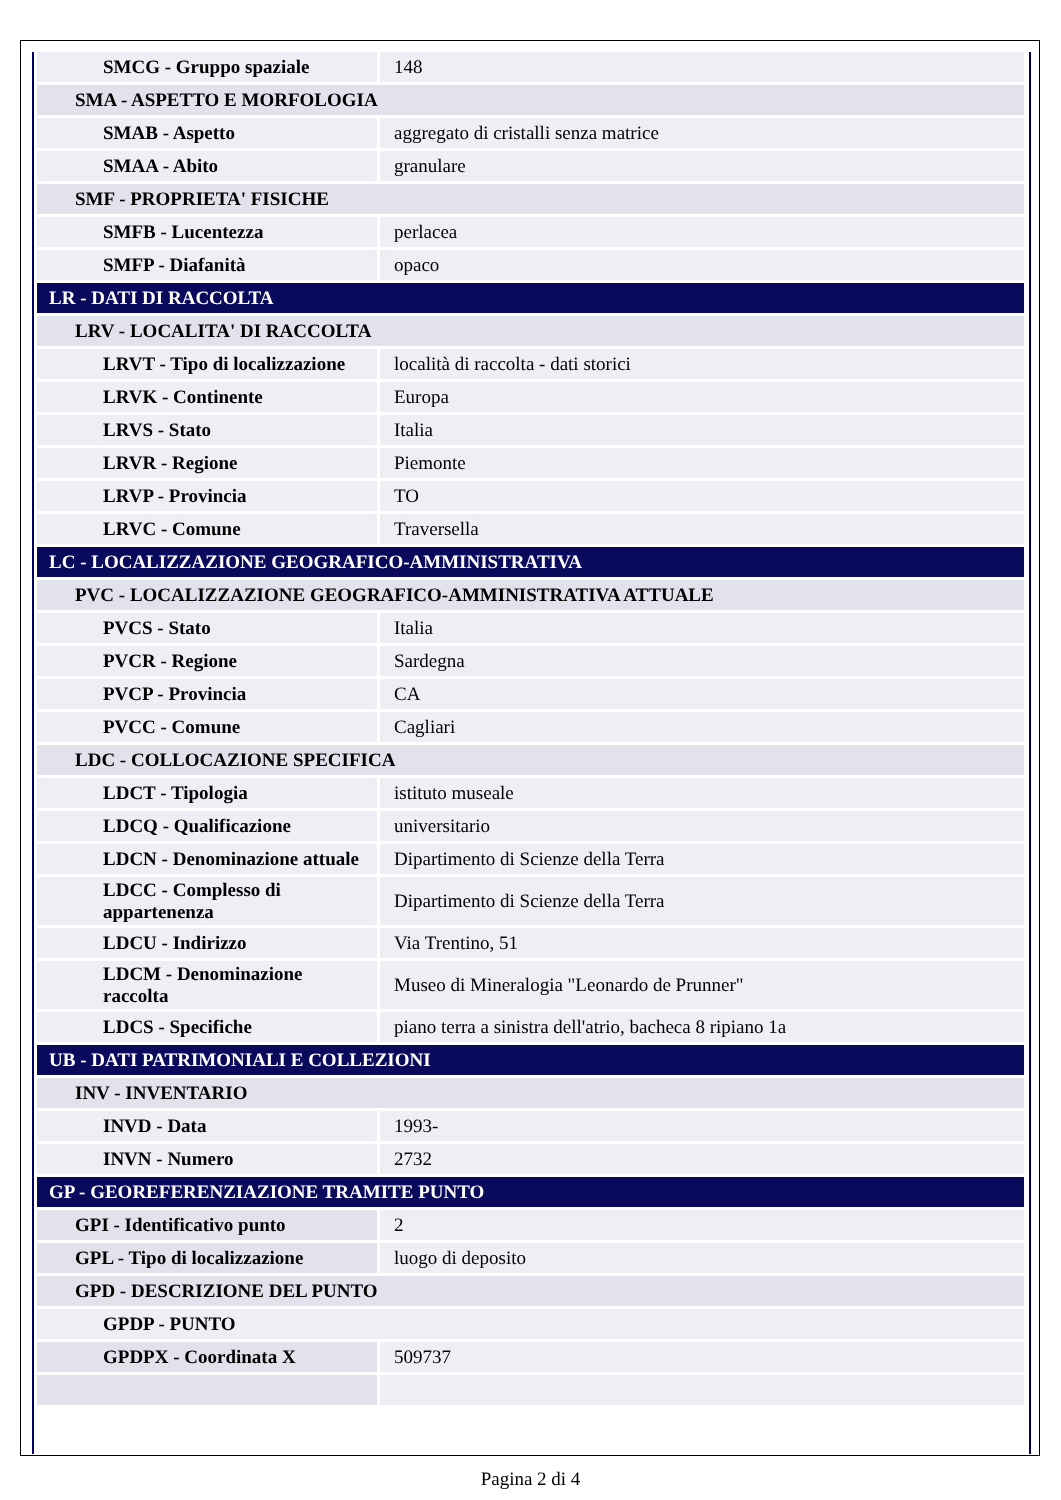| SMCG - Gruppo spaziale | 148 |
| SMA - ASPETTO E MORFOLOGIA | |
| SMAB - Aspetto | aggregato di cristalli senza matrice |
| SMAA - Abito | granulare |
| SMF - PROPRIETA' FISICHE | |
| SMFB - Lucentezza | perlacea |
| SMFP - Diafanità | opaco |
| LR - DATI DI RACCOLTA | |
| LRV - LOCALITA' DI RACCOLTA | |
| LRVT - Tipo di localizzazione | località di raccolta - dati storici |
| LRVK - Continente | Europa |
| LRVS - Stato | Italia |
| LRVR - Regione | Piemonte |
| LRVP - Provincia | TO |
| LRVC - Comune | Traversella |
| LC - LOCALIZZAZIONE GEOGRAFICO-AMMINISTRATIVA | |
| PVC - LOCALIZZAZIONE GEOGRAFICO-AMMINISTRATIVA ATTUALE | |
| PVCS - Stato | Italia |
| PVCR - Regione | Sardegna |
| PVCP - Provincia | CA |
| PVCC - Comune | Cagliari |
| LDC - COLLOCAZIONE SPECIFICA | |
| LDCT - Tipologia | istituto museale |
| LDCQ - Qualificazione | universitario |
| LDCN - Denominazione attuale | Dipartimento di Scienze della Terra |
| LDCC - Complesso di appartenenza | Dipartimento di Scienze della Terra |
| LDCU - Indirizzo | Via Trentino, 51 |
| LDCM - Denominazione raccolta | Museo di Mineralogia "Leonardo de Prunner" |
| LDCS - Specifiche | piano terra a sinistra dell'atrio, bacheca 8 ripiano 1a |
| UB - DATI PATRIMONIALI E COLLEZIONI | |
| INV - INVENTARIO | |
| INVD - Data | 1993- |
| INVN - Numero | 2732 |
| GP - GEOREFERENZIAZIONE TRAMITE PUNTO | |
| GPI - Identificativo punto | 2 |
| GPL - Tipo di localizzazione | luogo di deposito |
| GPD - DESCRIZIONE DEL PUNTO | |
| GPDP - PUNTO | |
| GPDPX - Coordinata X | 509737 |
Pagina 2 di 4